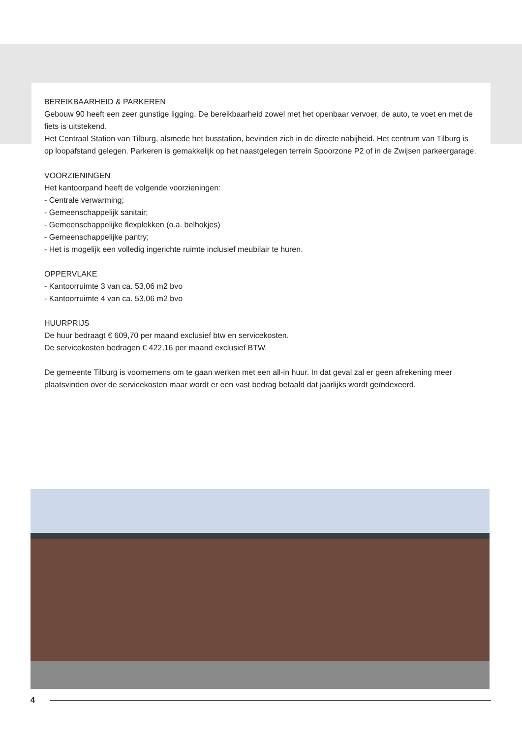BEREIKBAARHEID & PARKEREN
Gebouw 90 heeft een zeer gunstige ligging. De bereikbaarheid zowel met het openbaar vervoer, de auto, te voet en met de fiets is uitstekend.
Het Centraal Station van Tilburg, alsmede het busstation, bevinden zich in de directe nabijheid. Het centrum van Tilburg is op loopafstand gelegen. Parkeren is gemakkelijk op het naastgelegen terrein Spoorzone P2 of in de Zwijsen parkeergarage.
VOORZIENINGEN
Het kantoorpand heeft de volgende voorzieningen:
- Centrale verwarming;
- Gemeenschappelijk sanitair;
- Gemeenschappelijke flexplekken (o.a. belhokjes)
- Gemeenschappelijke pantry;
- Het is mogelijk een volledig ingerichte ruimte inclusief meubilair te huren.
OPPERVLAKE
- Kantoorruimte 3 van ca. 53,06 m2 bvo
- Kantoorruimte 4 van ca. 53,06 m2 bvo
HUURPRIJS
De huur bedraagt € 609,70 per maand exclusief btw en servicekosten.
De servicekosten bedragen € 422,16 per maand exclusief BTW.
De gemeente Tilburg is voornemens om te gaan werken met een all-in huur. In dat geval zal er geen afrekening meer plaatsvinden over de servicekosten maar wordt er een vast bedrag betaald dat jaarlijks wordt geïndexeerd.
4